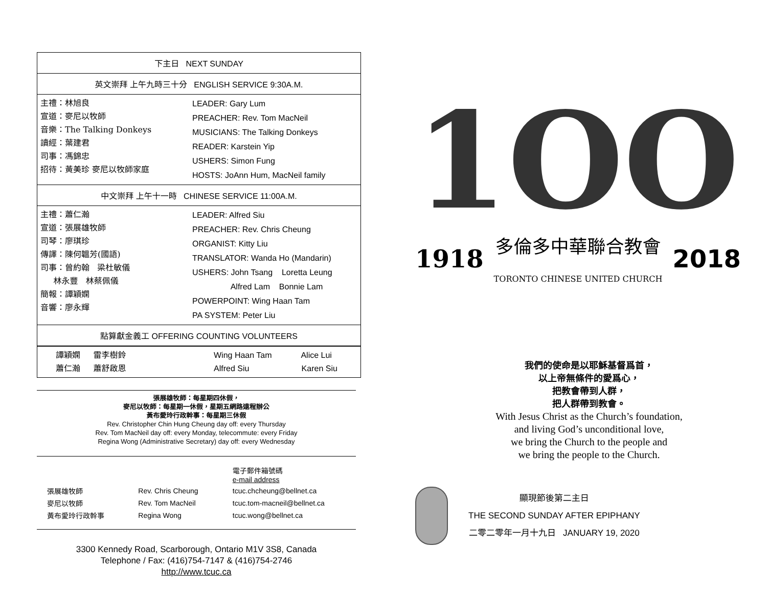| 下主日 NEXT SUNDAY | |
| --- | --- |
| 英文崇拜 上午九時三十分 ENGLISH SERVICE 9:30A.M. | |
| 主禮：林旭良 宣道：麥尼以牧師 音樂：The Talking Donkeys 讀經：葉建君 司事：馮錦忠 招待：黃美珍 麥尼以牧師家庭 | LEADER: Gary Lum PREACHER: Rev. Tom MacNeil MUSICIANS: The Talking Donkeys READER: Karstein Yip USHERS: Simon Fung HOSTS: JoAnn Hum, MacNeil family |
| 中文崇拜 上午十一時 CHINESE SERVICE 11:00A.M. | |
| 主禮：蕭仁瀚 宣道：張展雄牧師 司琴：廖琪珍 傳譯：陳何韞芳(國語) 司事：曾約翰 梁杜敏儀 林永豐 林蔡佩儀 簡報：譚穎嫻 音響：廖永輝 | LEADER: Alfred Siu PREACHER: Rev. Chris Cheung ORGANIST: Kitty Liu TRANSLATOR: Wanda Ho (Mandarin) USHERS: John Tsang Loretta Leung Alfred Lam Bonnie Lam POWERPOINT: Wing Haan Tam PA SYSTEM: Peter Liu |
| 點算獻金義工 OFFERING COUNTING VOLUNTEERS | |
| 譚穎嫻 雷李樹鈴 蕭仁瀚 蕭舒啟恩 | Wing Haan Tam Alice Lui Alfred Siu Karen Siu |
張展雄牧師：每星期四休假，
麥尼以牧師：每星期一休假，星期五網路遠程辦公
黃布愛玲行政幹事：每星期三休假
Rev. Christopher Chin Hung Cheung day off: every Thursday
Rev. Tom MacNeil day off: every Monday, telecommute: every Friday
Regina Wong (Administrative Secretary) day off: every Wednesday
| | | 電子郵件箱號碼 e-mail address |
| 張展雄牧師 | Rev. Chris Cheung | tcuc.chcheung@bellnet.ca |
| 麥尼以牧師 | Rev. Tom MacNeil | tcuc.tom-macneil@bellnet.ca |
| 黃布愛玲行政幹事 | Regina Wong | tcuc.wong@bellnet.ca |
3300 Kennedy Road, Scarborough, Ontario M1V 3S8, Canada
Telephone / Fax: (416)754-7147 & (416)754-2746
http://www.tcuc.ca
1OO
1918 多倫多中華聯合教會
TORONTO CHINESE UNITED CHURCH 2018
我們的使命是以耶穌基督爲首，
以上帝無條件的愛爲心，
把教會帶到人群，
把人群帶到教會。
With Jesus Christ as the Church’s foundation,
and living God’s unconditional love,
we bring the Church to the people and
we bring the people to the Church.
顯現節後第二主日
THE SECOND SUNDAY AFTER EPIPHANY
二零二零年一月十九日 JANUARY 19, 2020